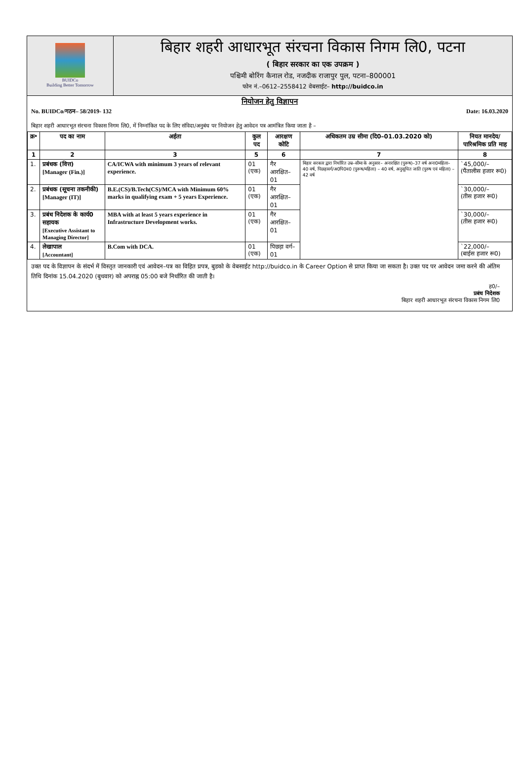BUIDCo
Building Better Tomorrow
बिहार शहरी आधारभूत संरचना विकास निगम लि0, पटना
( बिहार सरकार का एक उपक्रम )
पश्चिमी बोरिंग कैनाल रोड, नजदीक राजापुर पुल, पटना–800001
फोन नं.–0612–2558412 वेबसाईट– http://buidco.in
नियोजन हेतु विज्ञापन
No. BUIDCo/गठन– 58/2019- 132 Date: 16.03.2020
बिहार शहरी आधारभूत संरचना विकास निगम लि0, में निम्नांकित पद के लिए संविदा/अनुबंध पर नियोजन हेतु आवेदन पत्र आमंत्रित किया जाता है –
| क्र॰ | पद का नाम | अर्हता | कुल पद | आरक्षण कोटि | अधिकतम उम्र सीमा (दि0–01.03.2020 को) | नियत मानदेय/ पारिश्रमिक प्रति माह |
| --- | --- | --- | --- | --- | --- | --- |
| 1 | 2 | 3 | 5 | 6 | 7 | 8 |
| 1. | प्रबंधक (वित्त) [Manager (Fin.)] | CA/ICWA with minimum 3 years of relevant experience. | 01 (एक) | गैर आरक्षित–01 | बिहार सरकार द्वारा निर्धारित उम्र–सीमा के अनुसार– अनारक्षित (पुरूष)–37 वर्ष अना0महिला–40 वर्ष, पिछड़ावर्ग/अ0पि0व0 (पुरूष/महिला) – 40 वर्ष, अनुसूचित जाति (पुरुष एवं महिला) – 42 वर्ष | `45,000/– (पैंतालीस हजार रू0) |
| 2. | प्रबंधक (सूचना तकनीकी) [Manager (IT)] | B.E.(CS)/B.Tech(CS)/MCA with Minimum 60% marks in qualifying exam + 5 years Experience. | 01 (एक) | गैर आरक्षित–01 | | `30,000/– (तीस हजार रू0) |
| 3. | प्रबंध निदेशक के कार्य0 सहायक [Executive Assistant to Managing Director] | MBA with at least 5 years experience in Infrastructure Development works. | 01 (एक) | गैर आरक्षित–01 | | `30,000/– (तीस हजार रू0) |
| 4. | लेखापाल [Accountant] | B.Com with DCA. | 01 (एक) | पिछड़ा वर्ग–01 | | `22,000/– (बाईस हजार रू0) |
उक्त पद के विज्ञापन के संदर्भ में विस्तृत जानकारी एवं आवेदन–पत्र का विहित प्रपत्र, बुडको के वेबसाईट http://buidco.in के Career Option से प्राप्त किया जा सकता है। उक्त पद पर आवेदन जमा करने की अंतिम तिथि दिनांक 15.04.2020 (बुधवार) को अपराह्न 05:00 बजे निर्धारित की जाती है।
ह0/–
प्रबंध निदेशक
बिहार शहरी आधारभूत संरचना विकास निगम लि0